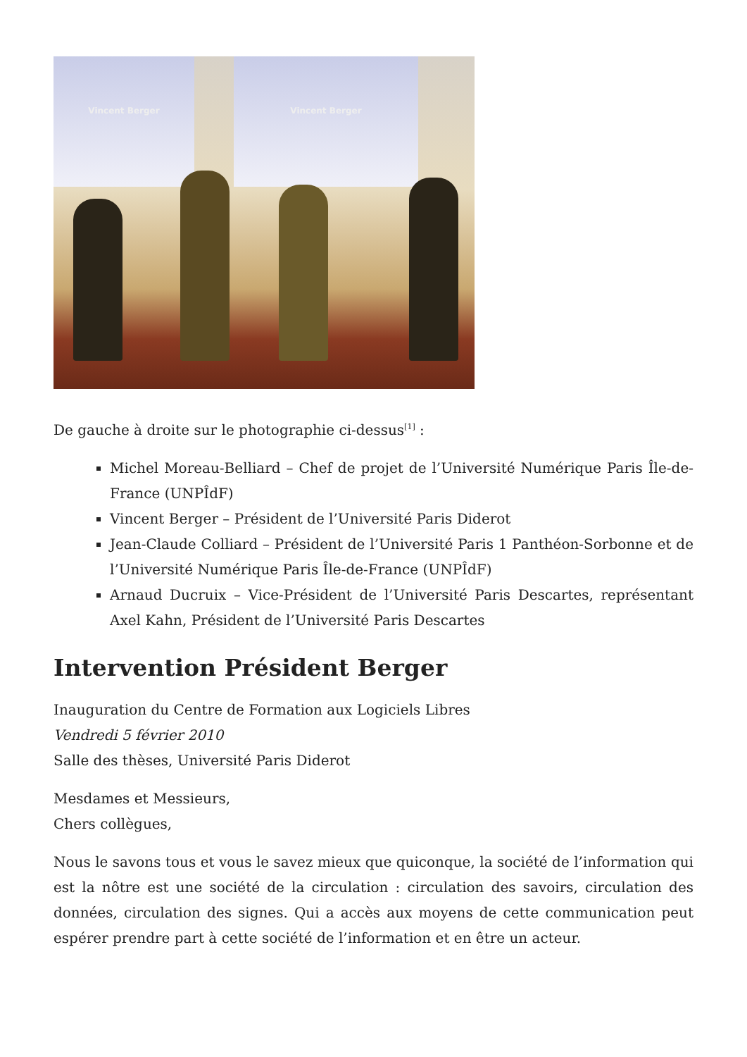Vincent Berger Vincent Berger
De gauche à droite sur le photographie ci-dessus<sup>[1]</sup> :
Michel Moreau-Belliard – Chef de projet de l’Université Numérique Paris Île-de-France (UNPÎdF)
Vincent Berger – Président de l’Université Paris Diderot
Jean-Claude Colliard – Président de l’Université Paris 1 Panthéon-Sorbonne et de l’Université Numérique Paris Île-de-France (UNPÎdF)
Arnaud Ducruix – Vice-Président de l’Université Paris Descartes, représentant Axel Kahn, Président de l’Université Paris Descartes
Intervention Président Berger
Inauguration du Centre de Formation aux Logiciels Libres
Vendredi 5 février 2010
Salle des thèses, Université Paris Diderot
Mesdames et Messieurs,
Chers collègues,
Nous le savons tous et vous le savez mieux que quiconque, la société de l’information qui est la nôtre est une société de la circulation : circulation des savoirs, circulation des données, circulation des signes. Qui a accès aux moyens de cette communication peut espérer prendre part à cette société de l’information et en être un acteur.